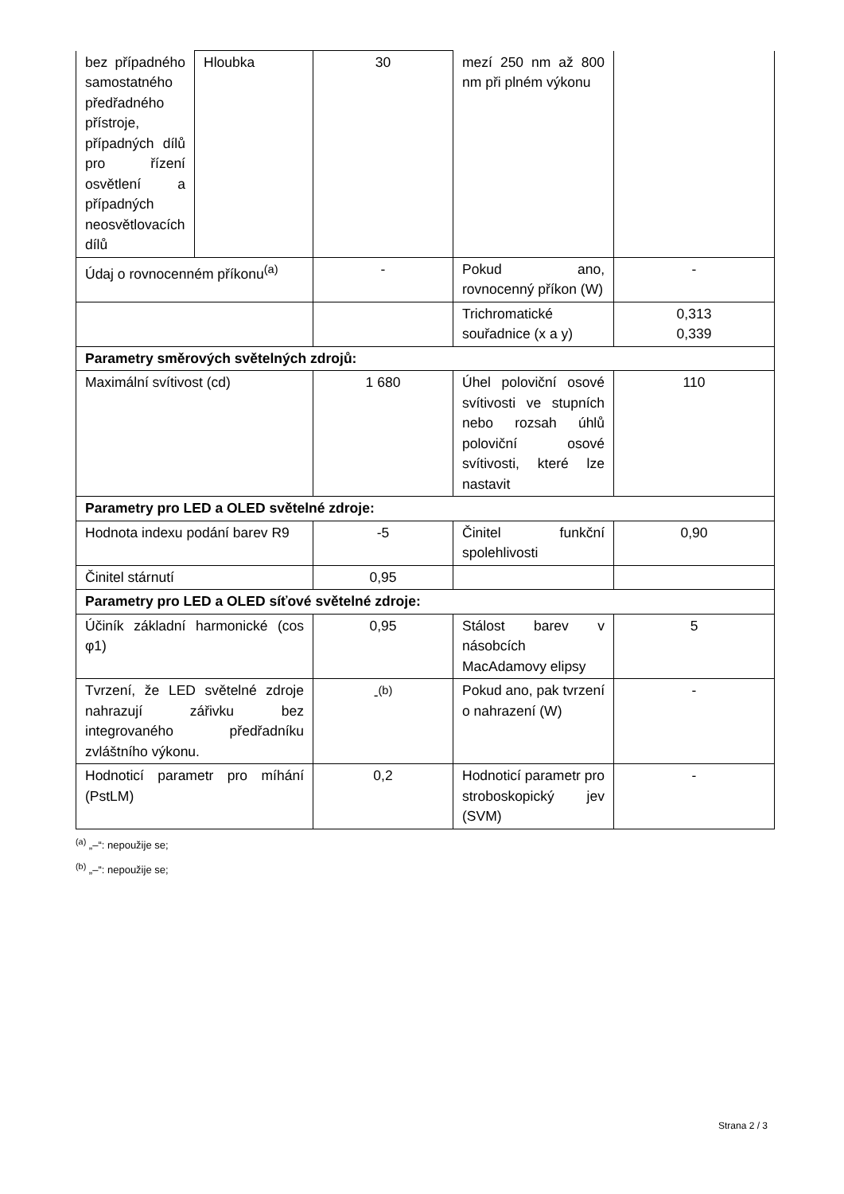| bez případného samostatného předřadného přístroje, případných dílů pro řízení osvětlení a případných neosvětlovacích dílů | Hloubka | 30 | mezí 250 nm až 800 nm při plném výkonu | |
| Údaj o rovnocenném příkonu<sup>(a)</sup> | | - | Pokud ano, rovnocenný příkon (W) | - |
| | | | Trichromatické souřadnice (x a y) | 0,313 0,339 |
| Parametry směrových světelných zdrojů: | | | | |
| Maximální svítivost (cd) | | 1 680 | Úhel poloviční osové svítivosti ve stupních nebo rozsah úhlů poloviční osové svítivosti, které lze nastavit | 110 |
| Parametry pro LED a OLED světelné zdroje: | | | | |
| Hodnota indexu podání barev R9 | | -5 | Činitel funkční spolehlivosti | 0,90 |
| Činitel stárnutí | | 0,95 | | |
| Parametry pro LED a OLED síťové světelné zdroje: | | | | |
| Účiník základní harmonické (cos φ1) | | 0,95 | Stálost barev v násobcích MacAdamovy elipsy | 5 |
| Tvrzení, že LED světelné zdroje nahrazují zářivku bez integrovaného předřadníku zvláštního výkonu. | | -<sup>(b)</sup> | Pokud ano, pak tvrzení o nahrazení (W) | - |
| Hodnoticí parametr pro míhání (PstLM) | | 0,2 | Hodnoticí parametr pro stroboskopický jev (SVM) | - |
<sup>(a)</sup> „–“: nepoužije se;
<sup>(b)</sup> „–“: nepoužije se;
Strana 2 / 3